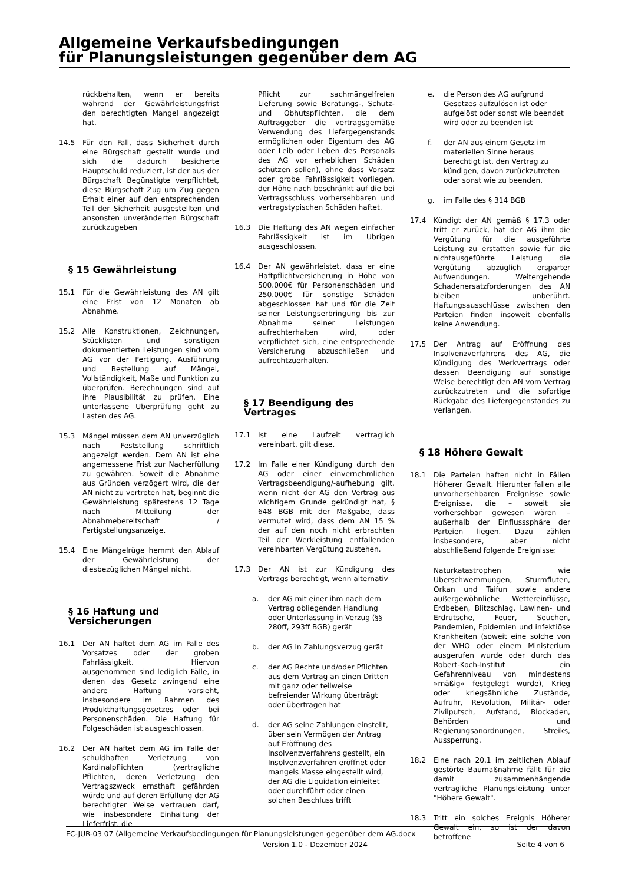Allgemeine Verkaufsbedingungen
für Planungsleistungen gegenüber dem AG
rückbehalten, wenn er bereits während der Gewährleistungsfrist den berechtigten Mangel angezeigt hat.
14.5 Für den Fall, dass Sicherheit durch eine Bürgschaft gestellt wurde und sich die dadurch besicherte Hauptschuld reduziert, ist der aus der Bürgschaft Begünstigte verpflichtet, diese Bürgschaft Zug um Zug gegen Erhalt einer auf den entsprechenden Teil der Sicherheit ausgestellten und ansonsten unveränderten Bürgschaft zurückzugeben
§ 15 Gewährleistung
15.1 Für die Gewährleistung des AN gilt eine Frist von 12 Monaten ab Abnahme.
15.2 Alle Konstruktionen, Zeichnungen, Stücklisten und sonstigen dokumentierten Leistungen sind vom AG vor der Fertigung, Ausführung und Bestellung auf Mängel, Vollständigkeit, Maße und Funktion zu überprüfen. Berechnungen sind auf ihre Plausibilität zu prüfen. Eine unterlassene Überprüfung geht zu Lasten des AG.
15.3 Mängel müssen dem AN unverzüglich nach Feststellung schriftlich angezeigt werden. Dem AN ist eine angemessene Frist zur Nacherfüllung zu gewähren. Soweit die Abnahme aus Gründen verzögert wird, die der AN nicht zu vertreten hat, beginnt die Gewährleistung spätestens 12 Tage nach Mitteilung der Abnahmebereitschaft / Fertigstellungsanzeige.
15.4 Eine Mängelrüge hemmt den Ablauf der Gewährleistung der diesbezüglichen Mängel nicht.
§ 16 Haftung und Versicherungen
16.1 Der AN haftet dem AG im Falle des Vorsatzes oder der groben Fahrlässigkeit. Hiervon ausgenommen sind lediglich Fälle, in denen das Gesetz zwingend eine andere Haftung vorsieht, insbesondere im Rahmen des Produkthaftungsgesetzes oder bei Personenschäden. Die Haftung für Folgeschäden ist ausgeschlossen.
16.2 Der AN haftet dem AG im Falle der schuldhaften Verletzung von Kardinalpflichten (vertragliche Pflichten, deren Verletzung den Vertragszweck ernsthaft gefährden würde und auf deren Erfüllung der AG berechtigter Weise vertrauen darf, wie insbesondere Einhaltung der Lieferfrist, die
Pflicht zur sachmängelfreien Lieferung sowie Beratungs-, Schutz- und Obhutspflichten, die dem Auftraggeber die vertragsgemäße Verwendung des Liefergegenstands ermöglichen oder Eigentum des AG oder Leib oder Leben des Personals des AG vor erheblichen Schäden schützen sollen), ohne dass Vorsatz oder grobe Fahrlässigkeit vorliegen, der Höhe nach beschränkt auf die bei Vertragsschluss vorhersehbaren und vertragstypischen Schäden haftet.
16.3 Die Haftung des AN wegen einfacher Fahrlässigkeit ist im Übrigen ausgeschlossen.
16.4 Der AN gewährleistet, dass er eine Haftpflichtversicherung in Höhe von 500.000€ für Personenschäden und 250.000€ für sonstige Schäden abgeschlossen hat und für die Zeit seiner Leistungserbringung bis zur Abnahme seiner Leistungen aufrechterhalten wird, oder verpflichtet sich, eine entsprechende Versicherung abzuschließen und aufrechtzuerhalten.
§ 17 Beendigung des Vertrages
17.1 Ist eine Laufzeit vertraglich vereinbart, gilt diese.
17.2 Im Falle einer Kündigung durch den AG oder einer einvernehmlichen Vertragsbeendigung/-aufhebung gilt, wenn nicht der AG den Vertrag aus wichtigem Grunde gekündigt hat, § 648 BGB mit der Maßgabe, dass vermutet wird, dass dem AN 15 % der auf den noch nicht erbrachten Teil der Werkleistung entfallenden vereinbarten Vergütung zustehen.
17.3 Der AN ist zur Kündigung des Vertrags berechtigt, wenn alternativ
a. der AG mit einer ihm nach dem Vertrag obliegenden Handlung oder Unterlassung in Verzug (§§ 280ff, 293ff BGB) gerät
b. der AG in Zahlungsverzug gerät
c. der AG Rechte und/oder Pflichten aus dem Vertrag an einen Dritten mit ganz oder teilweise befreiender Wirkung überträgt oder übertragen hat
d. der AG seine Zahlungen einstellt, über sein Vermögen der Antrag auf Eröffnung des Insolvenzverfahrens gestellt, ein Insolvenzverfahren eröffnet oder mangels Masse eingestellt wird, der AG die Liquidation einleitet oder durchführt oder einen solchen Beschluss trifft
e. die Person des AG aufgrund Gesetzes aufzulösen ist oder aufgelöst oder sonst wie beendet wird oder zu beenden ist
f. der AN aus einem Gesetz im materiellen Sinne heraus berechtigt ist, den Vertrag zu kündigen, davon zurückzutreten oder sonst wie zu beenden.
g. im Falle des § 314 BGB
17.4 Kündigt der AN gemäß § 17.3 oder tritt er zurück, hat der AG ihm die Vergütung für die ausgeführte Leistung zu erstatten sowie für die nichtausgeführte Leistung die Vergütung abzüglich ersparter Aufwendungen. Weitergehende Schadenersatzforderungen des AN bleiben unberührt. Haftungsausschlüsse zwischen den Parteien finden insoweit ebenfalls keine Anwendung.
17.5 Der Antrag auf Eröffnung des Insolvenzverfahrens des AG, die Kündigung des Werkvertrags oder dessen Beendigung auf sonstige Weise berechtigt den AN vom Vertrag zurückzutreten und die sofortige Rückgabe des Liefergegenstandes zu verlangen.
§ 18 Höhere Gewalt
18.1 Die Parteien haften nicht in Fällen Höherer Gewalt. Hierunter fallen alle unvorhersehbaren Ereignisse sowie Ereignisse, die – soweit sie vorhersehbar gewesen wären – außerhalb der Einflusssphäre der Parteien liegen. Dazu zählen insbesondere, aber nicht abschließend folgende Ereignisse:
Naturkatastrophen wie Überschwemmungen, Sturmfluten, Orkan und Taifun sowie andere außergewöhnliche Wettereinflüsse, Erdbeben, Blitzschlag, Lawinen- und Erdrutsche, Feuer, Seuchen, Pandemien, Epidemien und infektiöse Krankheiten (soweit eine solche von der WHO oder einem Ministerium ausgerufen wurde oder durch das Robert-Koch-Institut ein Gefahrenniveau von mindestens »mäßig« festgelegt wurde), Krieg oder kriegsähnliche Zustände, Aufruhr, Revolution, Militär- oder Zivilputsch, Aufstand, Blockaden, Behörden und Regierungsanordnungen, Streiks, Aussperrung.
18.2 Eine nach 20.1 im zeitlichen Ablauf gestörte Baumaßnahme fällt für die damit zusammenhängende vertragliche Planungsleistung unter "Höhere Gewalt".
18.3 Tritt ein solches Ereignis Höherer Gewalt ein, so ist der davon betroffene
FC-JUR-03 07 (Allgemeine Verkaufsbedingungen für Planungsleistungen gegenüber dem AG.docx
Version 1.0 - Dezember 2024 Seite 4 von 6